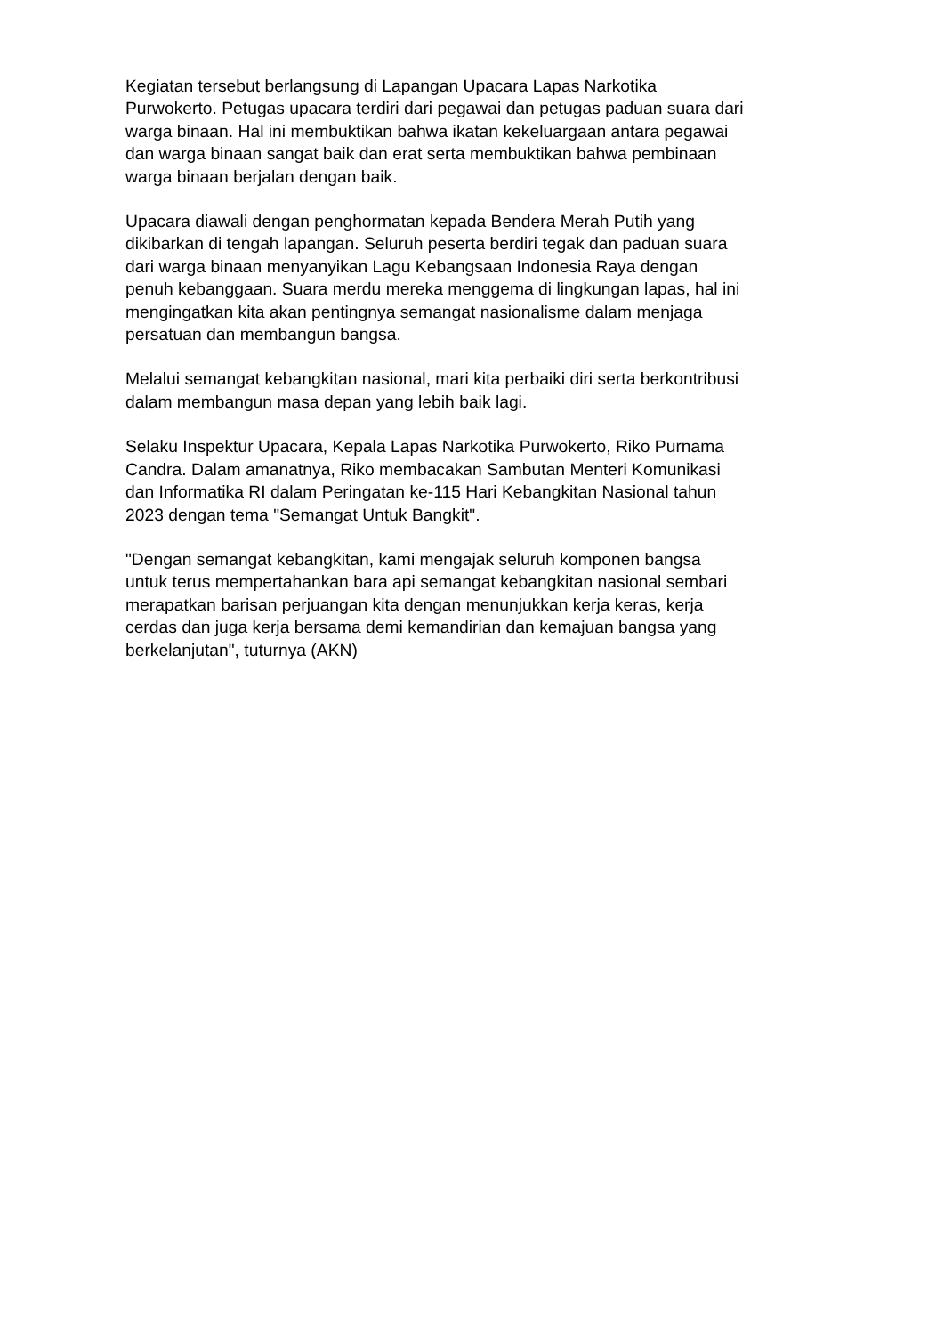Kegiatan tersebut berlangsung di Lapangan Upacara Lapas Narkotika
Purwokerto. Petugas upacara terdiri dari pegawai dan petugas paduan suara dari
warga binaan. Hal ini membuktikan bahwa ikatan kekeluargaan antara pegawai
dan warga binaan sangat baik dan erat serta membuktikan bahwa pembinaan
warga binaan berjalan dengan baik.
Upacara diawali dengan penghormatan kepada Bendera Merah Putih yang
dikibarkan di tengah lapangan. Seluruh peserta berdiri tegak dan paduan suara
dari warga binaan menyanyikan Lagu Kebangsaan Indonesia Raya dengan
penuh kebanggaan. Suara merdu mereka menggema di lingkungan lapas, hal ini
mengingatkan kita akan pentingnya semangat nasionalisme dalam menjaga
persatuan dan membangun bangsa.
Melalui semangat kebangkitan nasional, mari kita perbaiki diri serta berkontribusi
dalam membangun masa depan yang lebih baik lagi.
Selaku Inspektur Upacara, Kepala Lapas Narkotika Purwokerto, Riko Purnama
Candra. Dalam amanatnya, Riko membacakan Sambutan Menteri Komunikasi
dan Informatika RI dalam Peringatan ke-115 Hari Kebangkitan Nasional tahun
2023 dengan tema "Semangat Untuk Bangkit".
"Dengan semangat kebangkitan, kami mengajak seluruh komponen bangsa
untuk terus mempertahankan bara api semangat kebangkitan nasional sembari
merapatkan barisan perjuangan kita dengan menunjukkan kerja keras, kerja
cerdas dan juga kerja bersama demi kemandirian dan kemajuan bangsa yang
berkelanjutan", tuturnya (AKN)